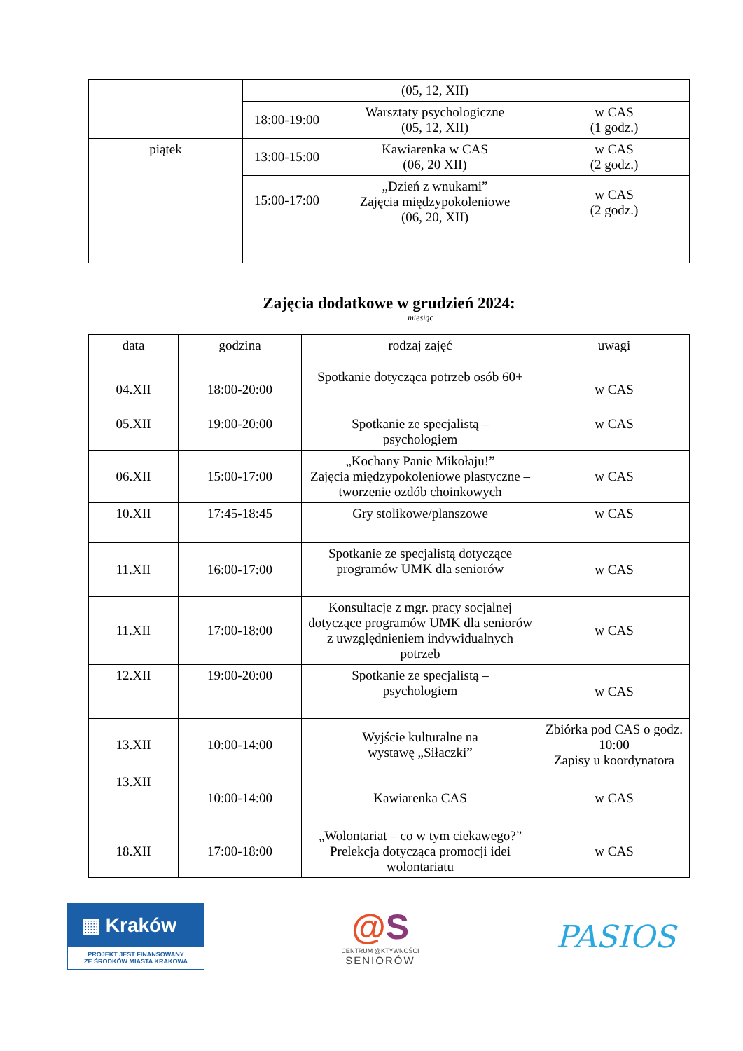| | | (05, 12, XII) | |
| | 18:00-19:00 | Warsztaty psychologiczne (05, 12, XII) | w CAS (1 godz.) |
| piątek | 13:00-15:00 | Kawiarenka w CAS (06, 20 XII) | w CAS (2 godz.) |
| | 15:00-17:00 | „Dzień z wnukami” Zajęcia międzypokoleniowe (06, 20, XII) | w CAS (2 godz.) |
Zajęcia dodatkowe w grudzień 2024:
miesiąc
| data | godzina | rodzaj zajęć | uwagi |
| --- | --- | --- | --- |
| 04.XII | 18:00-20:00 | Spotkanie dotycząca potrzeb osób 60+ | w CAS |
| 05.XII | 19:00-20:00 | Spotkanie ze specjalistą – psychologiem | w CAS |
| 06.XII | 15:00-17:00 | „Kochany Panie Mikołaju!” Zajęcia międzypokoleniowe plastyczne – tworzenie ozdób choinkowych | w CAS |
| 10.XII | 17:45-18:45 | Gry stolikowe/planszowe | w CAS |
| 11.XII | 16:00-17:00 | Spotkanie ze specjalistą dotyczące programów UMK dla seniorów | w CAS |
| 11.XII | 17:00-18:00 | Konsultacje z mgr. pracy socjalnej dotyczące programów UMK dla seniorów z uwzględnieniem indywidualnych potrzeb | w CAS |
| 12.XII | 19:00-20:00 | Spotkanie ze specjalistą – psychologiem | w CAS |
| 13.XII | 10:00-14:00 | Wyjście kulturalne na wystawę „Siłaczki” | Zbiórka pod CAS o godz. 10:00 Zapisy u koordynatora |
| 13.XII | 10:00-14:00 | Kawiarenka CAS | w CAS |
| 18.XII | 17:00-18:00 | „Wolontariat – co w tym ciekawego?” Prelekcja dotycząca promocji idei wolontariatu | w CAS |
▦ Kraków
PROJEKT JEST FINANSOWANY
ZE ŚRODKÓW MIASTA KRAKOWA
@S
CENTRUM @KTYWNOŚCI
SENIORÓW
PASIOS